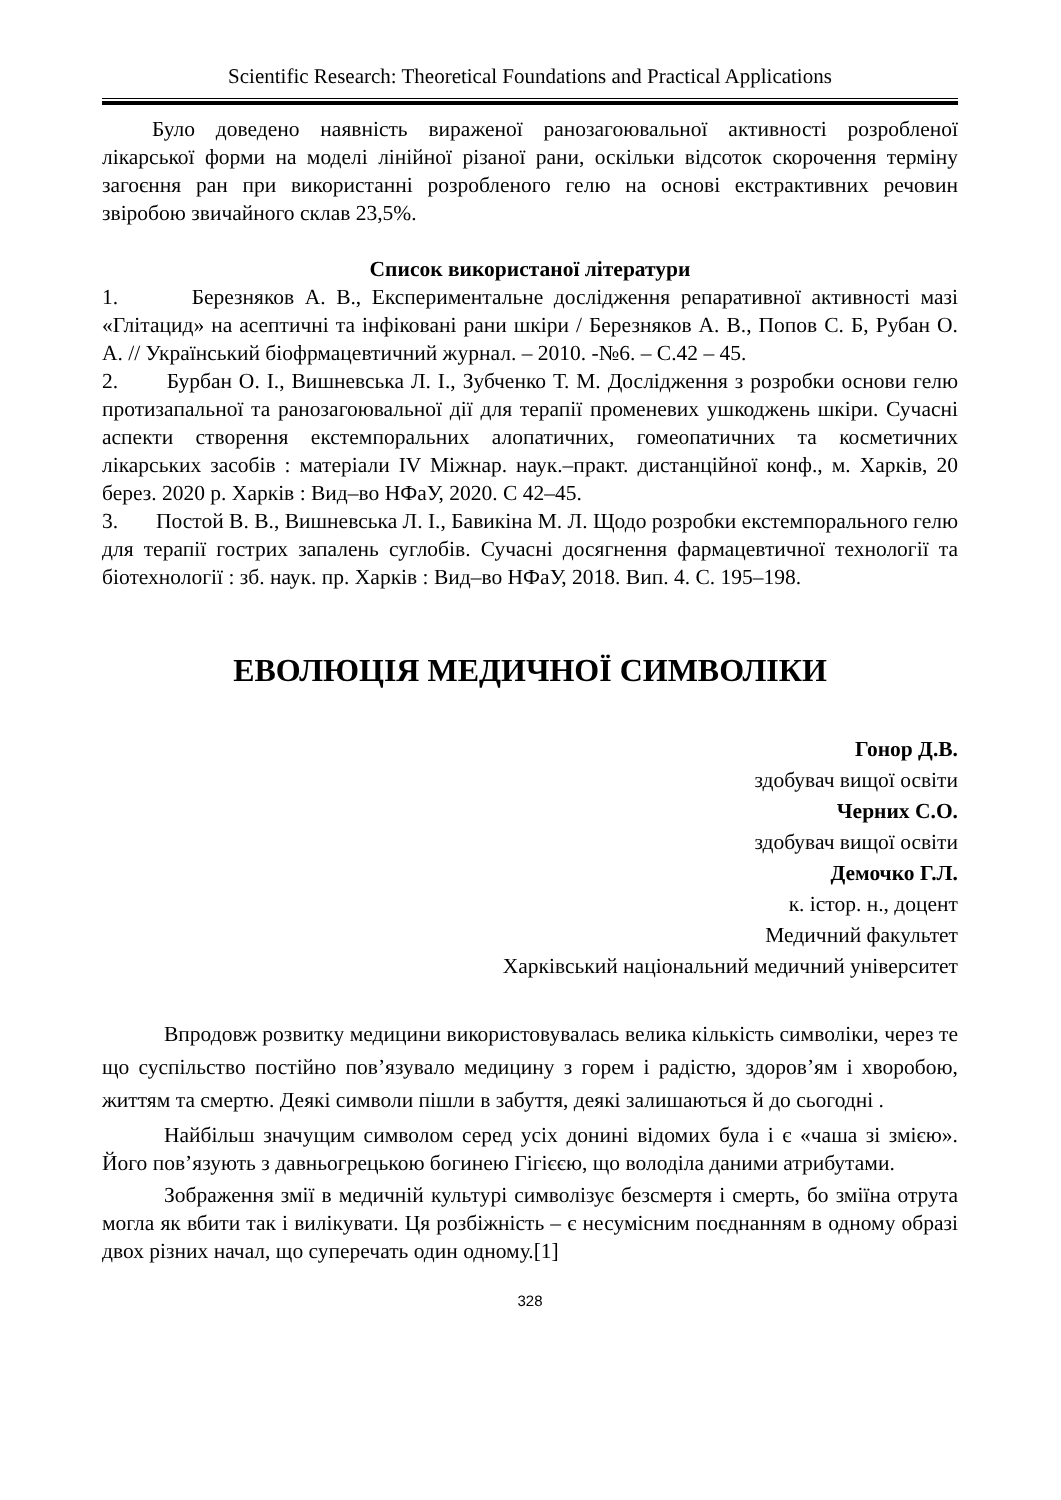Scientific Research: Theoretical Foundations and Practical Applications
Було доведено наявність вираженої ранозагоювальної активності розробленої лікарської форми на моделі лінійної різаної рани, оскільки відсоток скорочення терміну загоєння ран при використанні розробленого гелю на основі екстрактивних речовин звіробою звичайного склав 23,5%.
Список використаної літератури
1. Березняков А. В., Експериментальне дослідження репаративної активності мазі «Глітацид» на асептичні та інфіковані рани шкіри / Березняков А. В., Попов С. Б, Рубан О. А. // Український біофрмацевтичний журнал. – 2010. -№6. – С.42 – 45.
2. Бурбан О. І., Вишневська Л. І., Зубченко Т. М. Дослідження з розробки основи гелю протизапальної та ранозагоювальної дії для терапії променевих ушкоджень шкіри. Сучасні аспекти створення екстемпоральних алопатичних, гомеопатичних та косметичних лікарських засобів : матеріали IV Міжнар. наук.–практ. дистанційної конф., м. Харків, 20 берез. 2020 р. Харків : Вид–во НФаУ, 2020. С 42–45.
3. Постой В. В., Вишневська Л. І., Бавикіна М. Л. Щодо розробки екстемпорального гелю для терапії гострих запалень суглобів. Сучасні досягнення фармацевтичної технології та біотехнології : зб. наук. пр. Харків : Вид–во НФаУ, 2018. Вип. 4. С. 195–198.
ЕВОЛЮЦІЯ МЕДИЧНОЇ СИМВОЛІКИ
Гонор Д.В.
здобувач вищої освіти
Черних С.О.
здобувач вищої освіти
Демочко Г.Л.
к. істор. н., доцент
Медичний факультет
Харківський національний медичний університет
Впродовж розвитку медицини використовувалась велика кількість символіки, через те що суспільство постійно пов’язувало медицину з горем і радістю, здоров’ям і хворобою, життям та смертю. Деякі символи пішли в забуття, деякі залишаються й до сьогодні .
Найбільш значущим символом серед усіх донині відомих була і є «чаша зі змією». Його пов’язують з давньогрецькою богинею Гігієєю, що володіла даними атрибутами.
Зображення змії в медичній культурі символізує безсмертя і смерть, бо зміїна отрута могла як вбити так і вилікувати. Ця розбіжність – є несумісним поєднанням в одному образі двох різних начал, що суперечать один одному.[1]
328